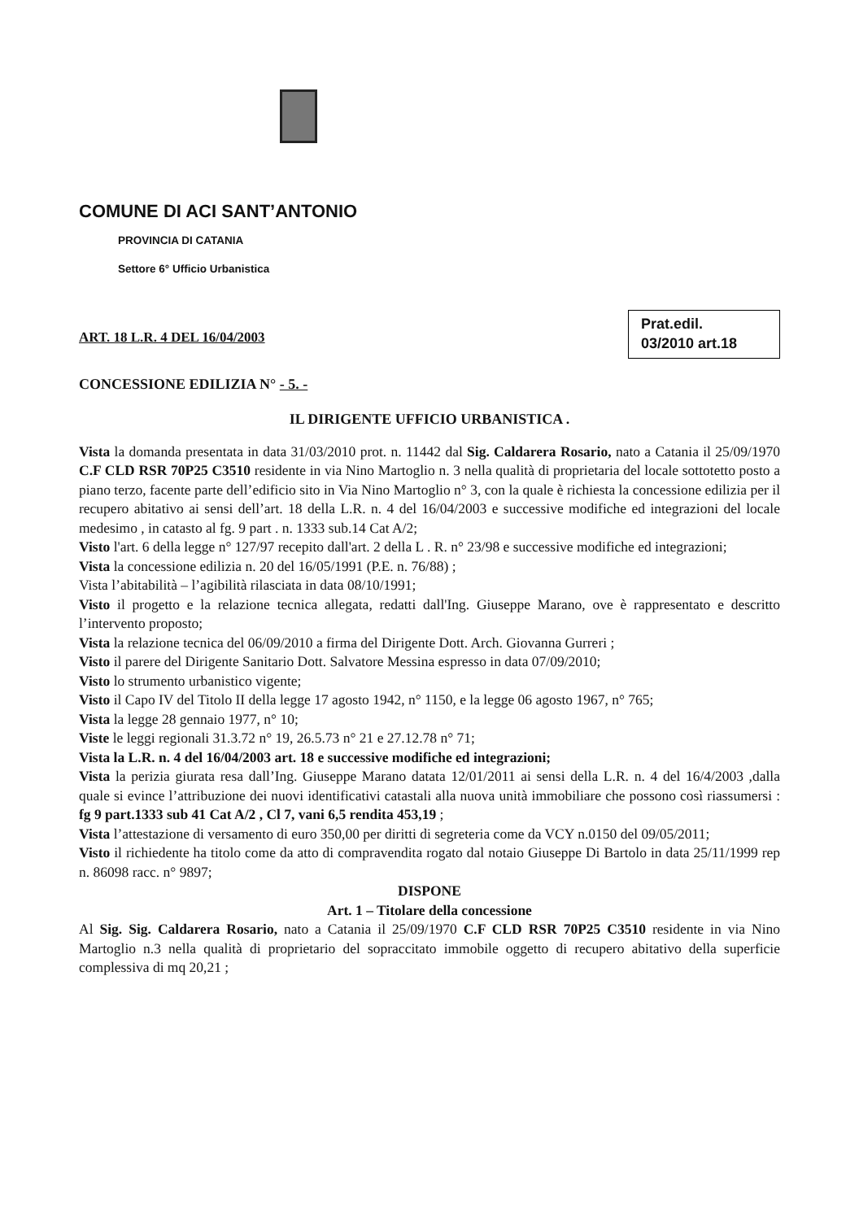COMUNE DI ACI SANT’ANTONIO
PROVINCIA DI CATANIA
Settore 6° Ufficio Urbanistica
ART. 18 L.R. 4 DEL 16/04/2003
Prat.edil.
03/2010 art.18
CONCESSIONE EDILIZIA N° - 5. -
IL DIRIGENTE UFFICIO URBANISTICA .
Vista la domanda presentata in data 31/03/2010 prot. n. 11442 dal Sig. Caldarera Rosario, nato a Catania il 25/09/1970 C.F CLD RSR 70P25 C3510 residente in via Nino Martoglio n. 3 nella qualità di proprietaria del locale sottotetto posto a piano terzo, facente parte dell’edificio sito in Via Nino Martoglio n° 3, con la quale è richiesta la concessione edilizia per il recupero abitativo ai sensi dell’art. 18 della L.R. n. 4 del 16/04/2003 e successive modifiche ed integrazioni del locale medesimo , in catasto al fg. 9 part . n. 1333 sub.14 Cat A/2;
Visto l'art. 6 della legge n° 127/97 recepito dall'art. 2 della L . R. n° 23/98 e successive modifiche ed integrazioni;
Vista la concessione edilizia n. 20 del 16/05/1991 (P.E. n. 76/88) ;
Vista l’abitabilità – l’agibilità rilasciata in data 08/10/1991;
Visto il progetto e la relazione tecnica allegata, redatti dall'Ing. Giuseppe Marano, ove è rappresentato e descritto l’intervento proposto;
Vista la relazione tecnica del 06/09/2010 a firma del Dirigente Dott. Arch. Giovanna Gurreri ;
Visto il parere del Dirigente Sanitario Dott. Salvatore Messina espresso in data 07/09/2010;
Visto lo strumento urbanistico vigente;
Visto il Capo IV del Titolo II della legge 17 agosto 1942, n° 1150, e la legge 06 agosto 1967, n° 765;
Vista la legge 28 gennaio 1977, n° 10;
Viste le leggi regionali 31.3.72 n° 19, 26.5.73 n° 21 e 27.12.78 n° 71;
Vista la L.R. n. 4 del 16/04/2003 art. 18 e successive modifiche ed integrazioni;
Vista la perizia giurata resa dall’Ing. Giuseppe Marano datata 12/01/2011 ai sensi della L.R. n. 4 del 16/4/2003 ,dalla quale si evince l’attribuzione dei nuovi identificativi catastali alla nuova unità immobiliare che possono così riassumersi : fg 9 part.1333 sub 41 Cat A/2 , Cl 7, vani 6,5 rendita 453,19 ;
Vista l’attestazione di versamento di euro 350,00 per diritti di segreteria come da VCY n.0150 del 09/05/2011;
Visto il richiedente ha titolo come da atto di compravendita rogato dal notaio Giuseppe Di Bartolo in data 25/11/1999 rep n. 86098 racc. n° 9897;
DISPONE
Art. 1 – Titolare della concessione
Al Sig. Sig. Caldarera Rosario, nato a Catania il 25/09/1970 C.F CLD RSR 70P25 C3510 residente in via Nino Martoglio n.3 nella qualità di proprietario del sopraccitato immobile oggetto di recupero abitativo della superficie complessiva di mq 20,21 ;